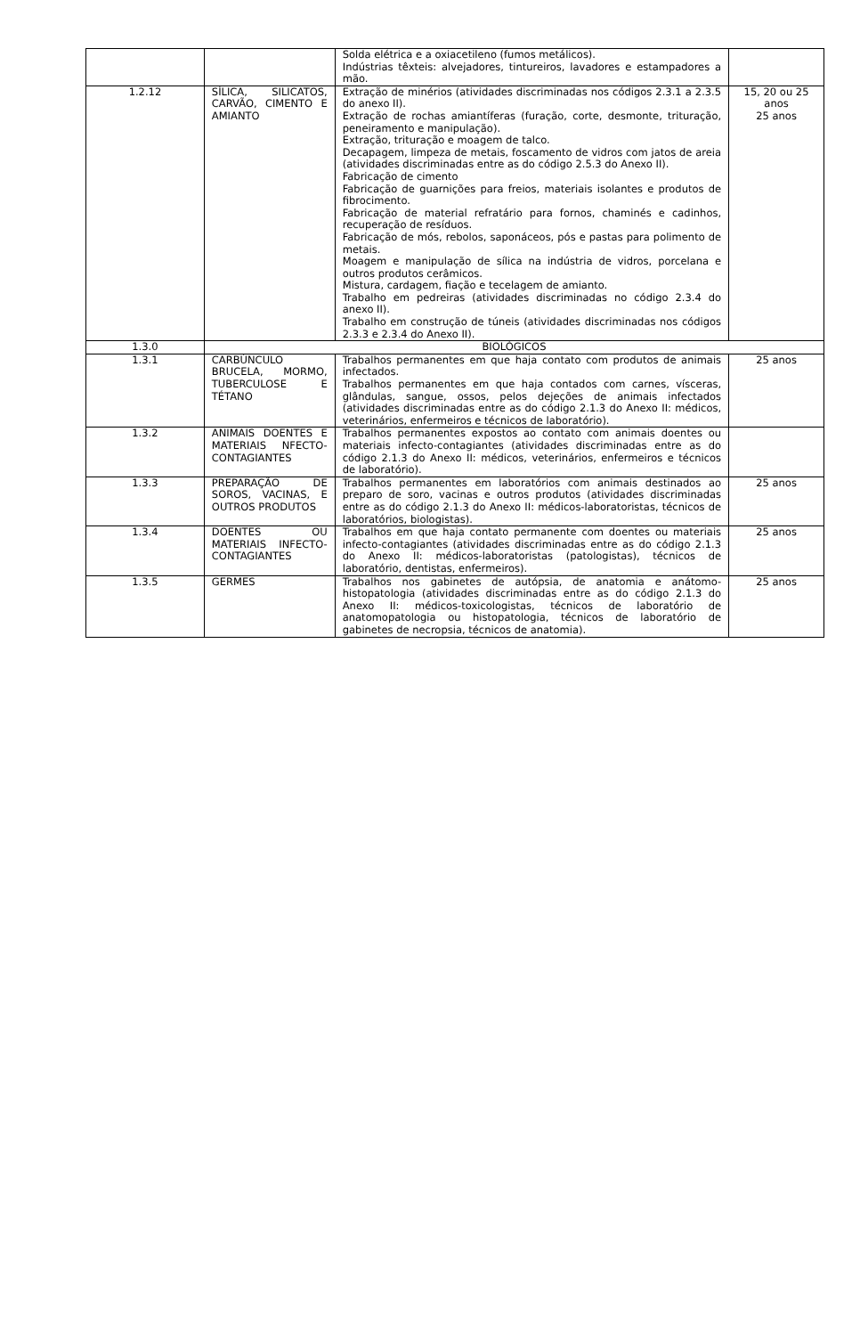| | | Solda elétrica e a oxiacetileno (fumos metálicos). Indústrias têxteis: alvejadores, tintureiros, lavadores e estampadores a mão. | |
| 1.2.12 | SÍLICA, SILICATOS, CARVÃO, CIMENTO E AMIANTO | Extração de minérios (atividades discriminadas nos códigos 2.3.1 a 2.3.5 do anexo II). Extração de rochas amiantíferas (furação, corte, desmonte, trituração, peneiramento e manipulação). Extração, trituração e moagem de talco. Decapagem, limpeza de metais, foscamento de vidros com jatos de areia (atividades discriminadas entre as do código 2.5.3 do Anexo II). Fabricação de cimento Fabricação de guarnições para freios, materiais isolantes e produtos de fibrocimento. Fabricação de material refratário para fornos, chaminés e cadinhos, recuperação de resíduos. Fabricação de mós, rebolos, saponáceos, pós e pastas para polimento de metais. Moagem e manipulação de sílica na indústria de vidros, porcelana e outros produtos cerâmicos. Mistura, cardagem, fiação e tecelagem de amianto. Trabalho em pedreiras (atividades discriminadas no código 2.3.4 do anexo II). Trabalho em construção de túneis (atividades discriminadas nos códigos 2.3.3 e 2.3.4 do Anexo II). | 15, 20 ou 25 anos 25 anos |
| 1.3.0 | BIOLÓGICOS | | |
| 1.3.1 | CARBÚNCULO BRUCELA, MORMO, TUBERCULOSE E TÉTANO | Trabalhos permanentes em que haja contato com produtos de animais infectados. Trabalhos permanentes em que haja contados com carnes, vísceras, glândulas, sangue, ossos, pelos dejeções de animais infectados (atividades discriminadas entre as do código 2.1.3 do Anexo II: médicos, veterinários, enfermeiros e técnicos de laboratório). | 25 anos |
| 1.3.2 | ANIMAIS DOENTES E MATERIAIS NFECTO-CONTAGIANTES | Trabalhos permanentes expostos ao contato com animais doentes ou materiais infecto-contagiantes (atividades discriminadas entre as do código 2.1.3 do Anexo II: médicos, veterinários, enfermeiros e técnicos de laboratório). | |
| 1.3.3 | PREPARAÇÃO DE SOROS, VACINAS, E OUTROS PRODUTOS | Trabalhos permanentes em laboratórios com animais destinados ao preparo de soro, vacinas e outros produtos (atividades discriminadas entre as do código 2.1.3 do Anexo II: médicos-laboratoristas, técnicos de laboratórios, biologistas). | 25 anos |
| 1.3.4 | DOENTES OU MATERIAIS INFECTO-CONTAGIANTES | Trabalhos em que haja contato permanente com doentes ou materiais infecto-contagiantes (atividades discriminadas entre as do código 2.1.3 do Anexo II: médicos-laboratoristas (patologistas), técnicos de laboratório, dentistas, enfermeiros). | 25 anos |
| 1.3.5 | GERMES | Trabalhos nos gabinetes de autópsia, de anatomia e anátomo-histopatologia (atividades discriminadas entre as do código 2.1.3 do Anexo II: médicos-toxicologistas, técnicos de laboratório de anatomopatologia ou histopatologia, técnicos de laboratório de gabinetes de necropsia, técnicos de anatomia). | 25 anos |